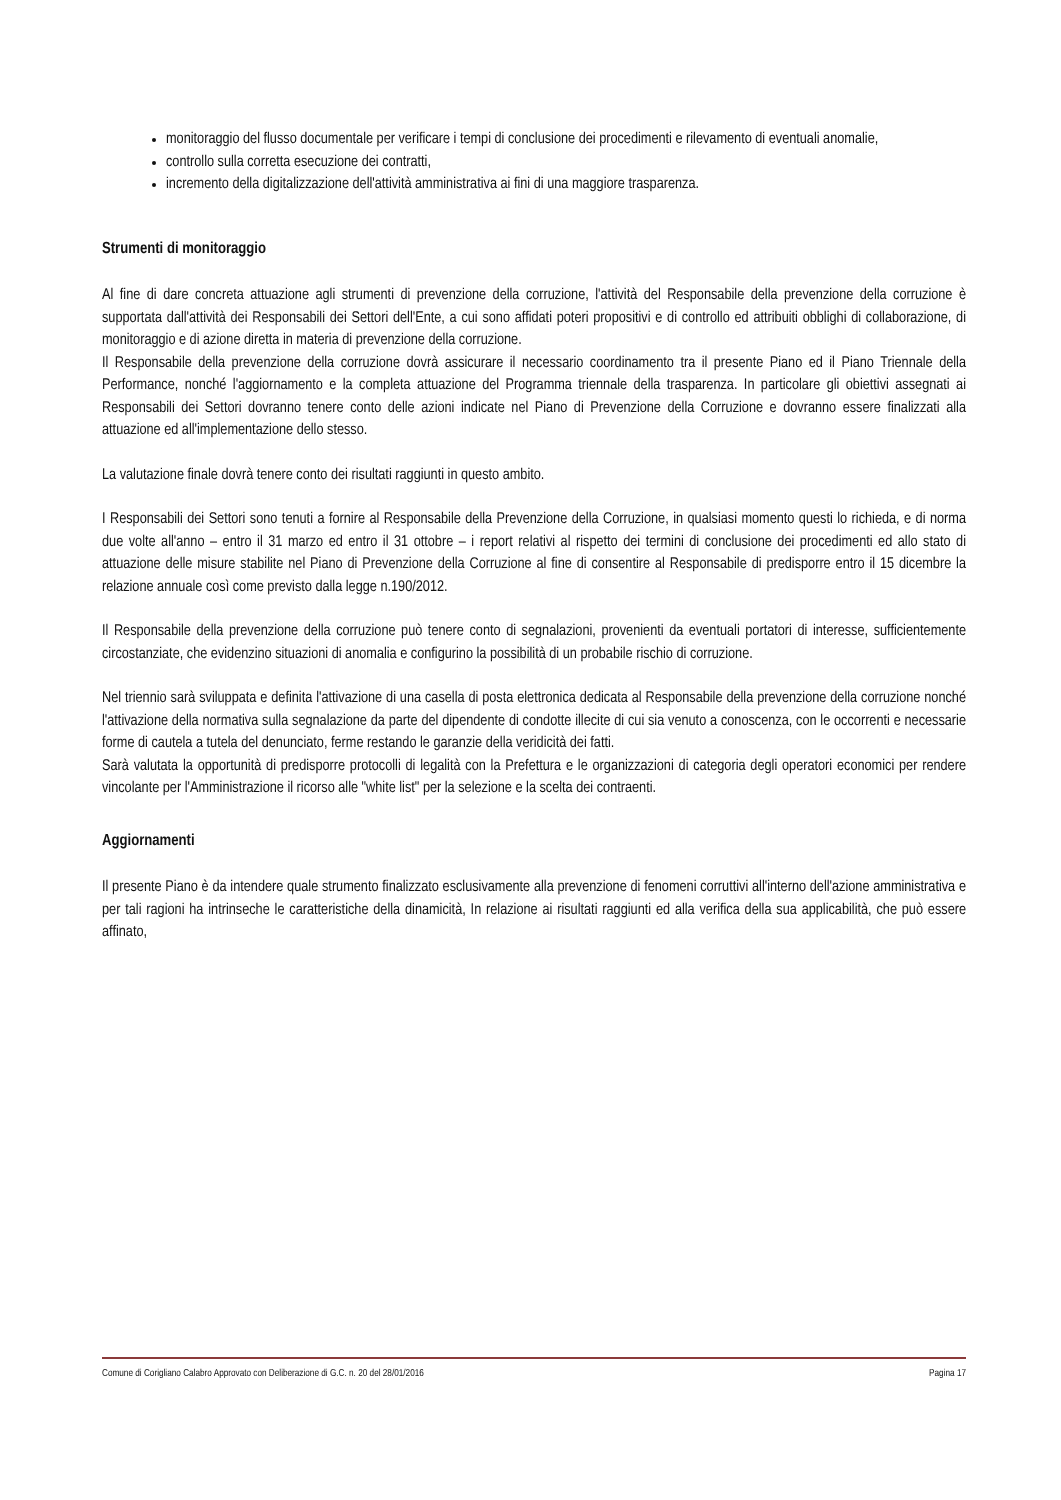monitoraggio del flusso documentale per verificare i tempi di conclusione dei procedimenti e rilevamento di eventuali anomalie,
controllo sulla corretta esecuzione dei contratti,
incremento della digitalizzazione dell'attività amministrativa ai fini di una maggiore trasparenza.
Strumenti di monitoraggio
Al fine di dare concreta attuazione agli strumenti di prevenzione della corruzione, l'attività del Responsabile della prevenzione della corruzione è supportata dall'attività dei Responsabili dei Settori dell'Ente, a cui sono affidati poteri propositivi e di controllo ed attribuiti obblighi di collaborazione, di monitoraggio e di azione diretta in materia di prevenzione della corruzione.
Il Responsabile della prevenzione della corruzione dovrà assicurare il necessario coordinamento tra il presente Piano ed il Piano Triennale della Performance, nonché l'aggiornamento e la completa attuazione del Programma triennale della trasparenza. In particolare gli obiettivi assegnati ai Responsabili dei Settori dovranno tenere conto delle azioni indicate nel Piano di Prevenzione della Corruzione e dovranno essere finalizzati alla attuazione ed all'implementazione dello stesso.
La valutazione finale dovrà tenere conto dei risultati raggiunti in questo ambito.
I Responsabili dei Settori sono tenuti a fornire al Responsabile della Prevenzione della Corruzione, in qualsiasi momento questi lo richieda, e di norma due volte all'anno – entro il 31 marzo ed entro il 31 ottobre – i report relativi al rispetto dei termini di conclusione dei procedimenti ed allo stato di attuazione delle misure stabilite nel Piano di Prevenzione della Corruzione al fine di consentire al Responsabile di predisporre entro il 15 dicembre la relazione annuale così come previsto dalla legge n.190/2012.
Il Responsabile della prevenzione della corruzione può tenere conto di segnalazioni, provenienti da eventuali portatori di interesse, sufficientemente circostanziate, che evidenzino situazioni di anomalia e configurino la possibilità di un probabile rischio di corruzione.
Nel triennio sarà sviluppata e definita l'attivazione di una casella di posta elettronica dedicata al Responsabile della prevenzione della corruzione nonché l'attivazione della normativa sulla segnalazione da parte del dipendente di condotte illecite di cui sia venuto a conoscenza, con le occorrenti e necessarie forme di cautela a tutela del denunciato, ferme restando le garanzie della veridicità dei fatti.
Sarà valutata la opportunità di predisporre protocolli di legalità con la Prefettura e le organizzazioni di categoria degli operatori economici per rendere vincolante per l'Amministrazione il ricorso alle "white list" per la selezione e la scelta dei contraenti.
Aggiornamenti
Il presente Piano è da intendere quale strumento finalizzato esclusivamente alla prevenzione di fenomeni corruttivi all'interno dell'azione amministrativa e per tali ragioni ha intrinseche le caratteristiche della dinamicità, In relazione ai risultati raggiunti ed alla verifica della sua applicabilità, che può essere affinato,
Comune di Corigliano Calabro Approvato con Deliberazione di G.C. n. 20 del 28/01/2016 Pagina 17